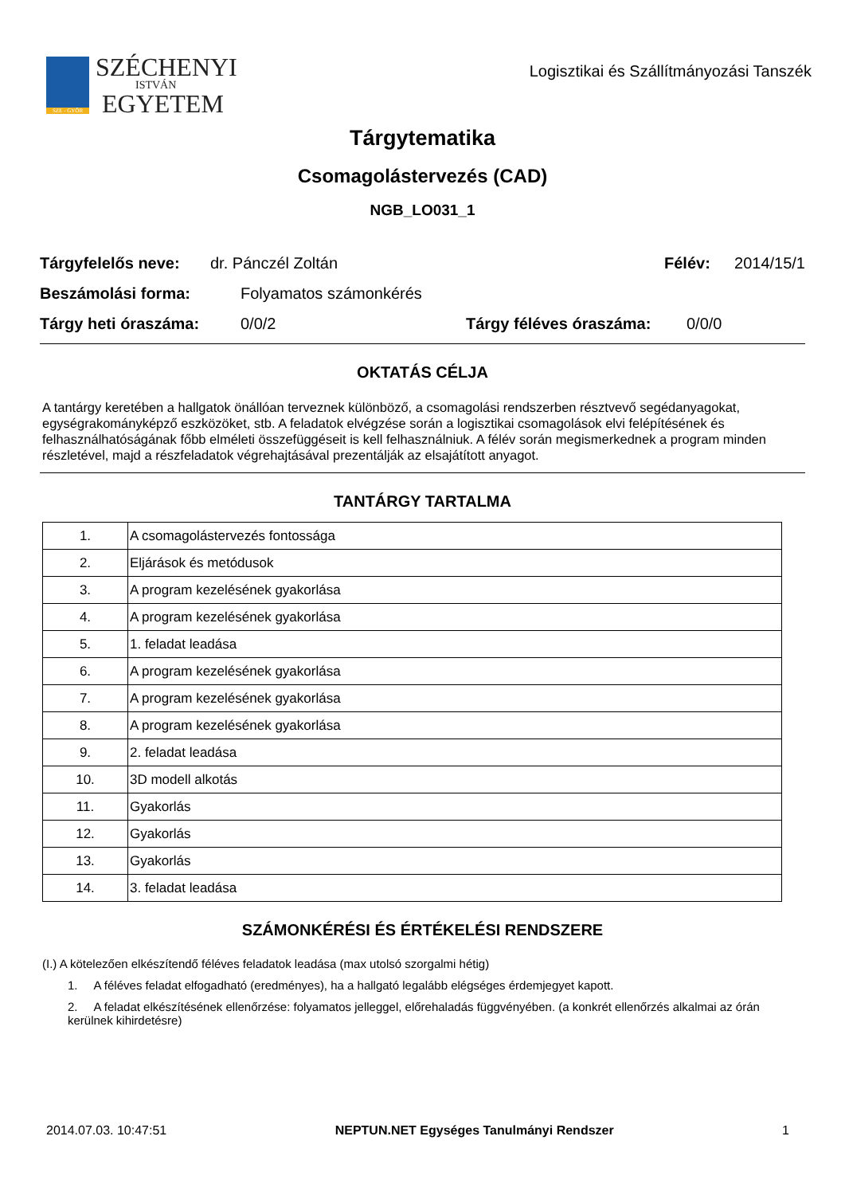SZE - GYŐR
SZÉCHENYI
ISTVÁN
EGYETEM
Logisztikai és Szállítmányozási Tanszék
Tárgytematika
Csomagolástervezés (CAD)
NGB_LO031_1
Tárgyfelelős neve: dr. Pánczél Zoltán Félév: 2014/15/1
Beszámolási forma: Folyamatos számonkérés
Tárgy heti óraszáma: 0/0/2 Tárgy féléves óraszáma: 0/0/0
OKTATÁS CÉLJA
A tantárgy keretében a hallgatok önállóan terveznek különböző, a csomagolási rendszerben résztvevő segédanyagokat, egységrakományképző eszközöket, stb. A feladatok elvégzése során a logisztikai csomagolások elvi felépítésének és felhasználhatóságának főbb elméleti összefüggéseit is kell felhasználniuk. A félév során megismerkednek a program minden részletével, majd a részfeladatok végrehajtásával prezentálják az elsajátított anyagot.
TANTÁRGY TARTALMA
| 1. | A csomagolástervezés fontossága |
| 2. | Eljárások és metódusok |
| 3. | A program kezelésének gyakorlása |
| 4. | A program kezelésének gyakorlása |
| 5. | 1. feladat leadása |
| 6. | A program kezelésének gyakorlása |
| 7. | A program kezelésének gyakorlása |
| 8. | A program kezelésének gyakorlása |
| 9. | 2. feladat leadása |
| 10. | 3D modell alkotás |
| 11. | Gyakorlás |
| 12. | Gyakorlás |
| 13. | Gyakorlás |
| 14. | 3. feladat leadása |
SZÁMONKÉRÉSI ÉS ÉRTÉKELÉSI RENDSZERE
(I.) A kötelezően elkészítendő féléves feladatok leadása (max utolsó szorgalmi hétig)
1. A féléves feladat elfogadható (eredményes), ha a hallgató legalább elégséges érdemjegyet kapott.
2. A feladat elkészítésének ellenőrzése: folyamatos jelleggel, előrehaladás függvényében. (a konkrét ellenőrzés alkalmai az órán kerülnek kihirdetésre)
2014.07.03. 10:47:51 NEPTUN.NET Egységes Tanulmányi Rendszer 1